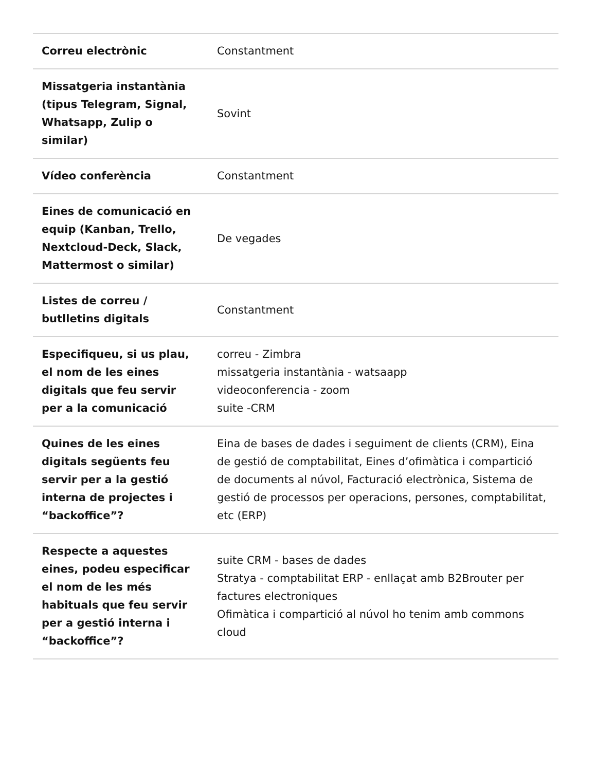| Correu electrònic | Constantment |
| Missatgeria instantània (tipus Telegram, Signal, Whatsapp, Zulip o similar) | Sovint |
| Vídeo conferència | Constantment |
| Eines de comunicació en equip (Kanban, Trello, Nextcloud-Deck, Slack, Mattermost o similar) | De vegades |
| Listes de correu / butlletins digitals | Constantment |
| Especifiqueu, si us plau, el nom de les eines digitals que feu servir per a la comunicació | correu - Zimbra missatgeria instantània - watsaapp videoconferencia - zoom suite -CRM |
| Quines de les eines digitals següents feu servir per a la gestió interna de projectes i “backoffice”? | Eina de bases de dades i seguiment de clients (CRM), Eina de gestió de comptabilitat, Eines d’ofimàtica i compartició de documents al núvol, Facturació electrònica, Sistema de gestió de processos per operacions, persones, comptabilitat, etc (ERP) |
| Respecte a aquestes eines, podeu especificar el nom de les més habituals que feu servir per a gestió interna i “backoffice”? | suite CRM - bases de dades Stratya - comptabilitat ERP - enllaçat amb B2Brouter per factures electroniques Ofimàtica i compartició al núvol ho tenim amb commons cloud |